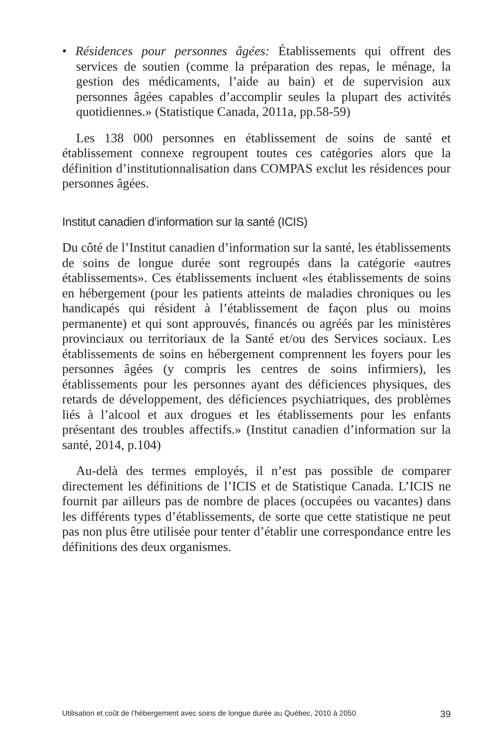• Résidences pour personnes âgées: Établissements qui offrent des services de soutien (comme la préparation des repas, le ménage, la gestion des médicaments, l’aide au bain) et de supervision aux personnes âgées capables d’accomplir seules la plupart des activités quotidiennes.» (Statistique Canada, 2011a, pp.58-59)
Les 138 000 personnes en établissement de soins de santé et établissement connexe regroupent toutes ces catégories alors que la définition d’institutionnalisation dans COMPAS exclut les résidences pour personnes âgées.
Institut canadien d’information sur la santé (ICIS)
Du côté de l’Institut canadien d’information sur la santé, les établissements de soins de longue durée sont regroupés dans la catégorie «autres établissements». Ces établissements incluent «les établissements de soins en hébergement (pour les patients atteints de maladies chroniques ou les handicapés qui résident à l’établissement de façon plus ou moins permanente) et qui sont approuvés, financés ou agréés par les ministères provinciaux ou territoriaux de la Santé et/ou des Services sociaux. Les établissements de soins en hébergement comprennent les foyers pour les personnes âgées (y compris les centres de soins infirmiers), les établissements pour les personnes ayant des déficiences physiques, des retards de développement, des déficiences psychiatriques, des problèmes liés à l’alcool et aux drogues et les établissements pour les enfants présentant des troubles affectifs.» (Institut canadien d’information sur la santé, 2014, p.104)
Au-delà des termes employés, il n’est pas possible de comparer directement les définitions de l’ICIS et de Statistique Canada. L’ICIS ne fournit par ailleurs pas de nombre de places (occupées ou vacantes) dans les différents types d’établissements, de sorte que cette statistique ne peut pas non plus être utilisée pour tenter d’établir une correspondance entre les définitions des deux organismes.
Utilisation et coût de l’hébergement avec soins de longue durée au Québec, 2010 à 2050 39